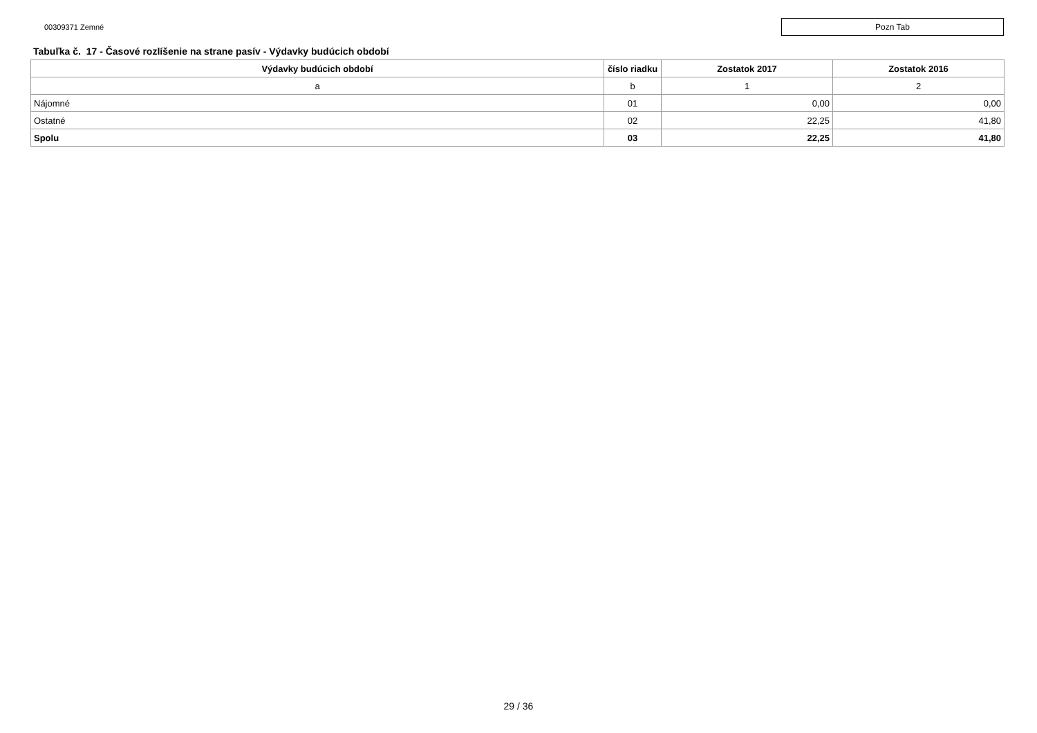00309371 Zemné
Pozn Tab
Tabuľka č. 17 - Časové rozlíšenie na strane pasív - Výdavky budúcich období
| Výdavky budúcich období | číslo riadku | Zostatok 2017 | Zostatok 2016 |
| --- | --- | --- | --- |
| a | b | 1 | 2 |
| Nájomné | 01 | 0,00 | 0,00 |
| Ostatné | 02 | 22,25 | 41,80 |
| Spolu | 03 | 22,25 | 41,80 |
29 / 36